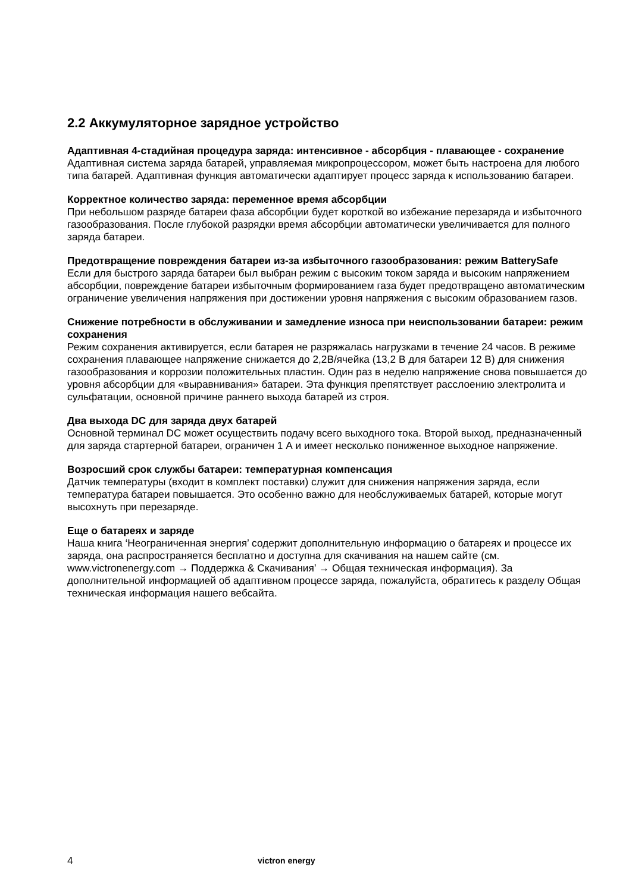2.2 Аккумуляторное зарядное устройство
Адаптивная 4-стадийная процедура заряда: интенсивное - абсорбция - плавающее - сохранение
Адаптивная система заряда батарей, управляемая микропроцессором, может быть настроена для любого типа батарей. Адаптивная функция автоматически адаптирует процесс заряда к использованию батареи.
Корректное количество заряда: переменное время абсорбции
При небольшом разряде батареи фаза абсорбции будет короткой во избежание перезаряда и избыточного газообразования. После глубокой разрядки время абсорбции автоматически увеличивается для полного заряда батареи.
Предотвращение повреждения батареи из-за избыточного газообразования: режим BatterySafe
Если для быстрого заряда батареи был выбран режим с высоким током заряда и высоким напряжением абсорбции, повреждение батареи избыточным формированием газа будет предотвращено автоматическим ограничение увеличения напряжения при достижении уровня напряжения с высоким образованием газов.
Снижение потребности в обслуживании и замедление износа при неиспользовании батареи: режим сохранения
Режим сохранения активируется, если батарея не разряжалась нагрузками в течение 24 часов. В режиме сохранения плавающее напряжение снижается до 2,2В/ячейка (13,2 В для батареи 12 В) для снижения газообразования и коррозии положительных пластин. Один раз в неделю напряжение снова повышается до уровня абсорбции для «выравнивания» батареи. Эта функция препятствует расслоению электролита и сульфатации, основной причине раннего выхода батарей из строя.
Два выхода DC для заряда двух батарей
Основной терминал DC может осуществить подачу всего выходного тока. Второй выход, предназначенный для заряда стартерной батареи, ограничен 1 А и имеет несколько пониженное выходное напряжение.
Возросший срок службы батареи: температурная компенсация
Датчик температуры (входит в комплект поставки) служит для снижения напряжения заряда, если температура батареи повышается. Это особенно важно для необслуживаемых батарей, которые могут высохнуть при перезаряде.
Еще о батареях и заряде
Наша книга ‘Неограниченная энергия’ содержит дополнительную информацию о батареях и процессе их заряда, она распространяется бесплатно и доступна для скачивания на нашем сайте (см. www.victronenergy.com → Поддержка & Скачивания’ → Общая техническая информация). За дополнительной информацией об адаптивном процессе заряда, пожалуйста, обратитесь к разделу Общая техническая информация нашего вебсайта.
4
victron energy